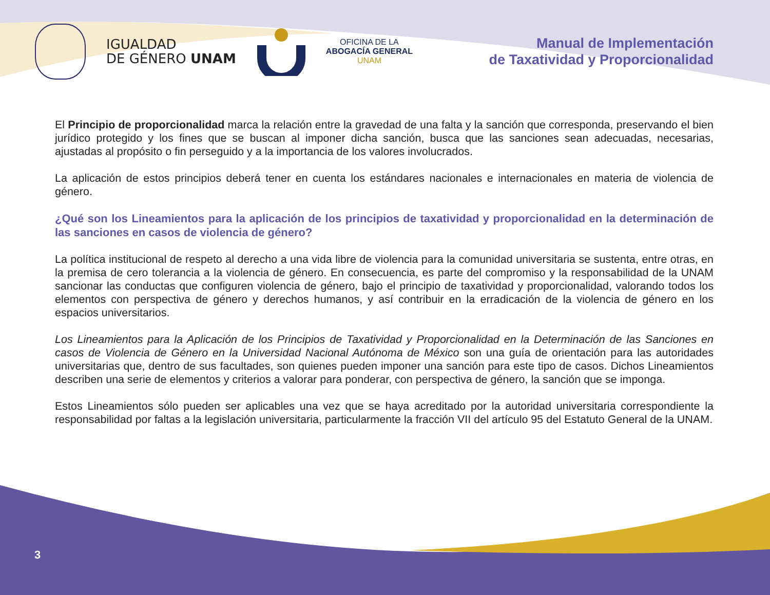IGUALDAD
DE GÉNERO UNAM
OFICINA DE LA
ABOGACÍA GENERAL
UNAM
Manual de Implementación
de Taxatividad y Proporcionalidad
El Principio de proporcionalidad marca la relación entre la gravedad de una falta y la sanción que corresponda, preservando el bien jurídico protegido y los fines que se buscan al imponer dicha sanción, busca que las sanciones sean adecuadas, necesarias, ajustadas al propósito o fin perseguido y a la importancia de los valores involucrados.
La aplicación de estos principios deberá tener en cuenta los estándares nacionales e internacionales en materia de violencia de género.
¿Qué son los Lineamientos para la aplicación de los principios de taxatividad y proporcionalidad en la determinación de las sanciones en casos de violencia de género?
La política institucional de respeto al derecho a una vida libre de violencia para la comunidad universitaria se sustenta, entre otras, en la premisa de cero tolerancia a la violencia de género. En consecuencia, es parte del compromiso y la responsabilidad de la UNAM sancionar las conductas que configuren violencia de género, bajo el principio de taxatividad y proporcionalidad, valorando todos los elementos con perspectiva de género y derechos humanos, y así contribuir en la erradicación de la violencia de género en los espacios universitarios.
Los Lineamientos para la Aplicación de los Principios de Taxatividad y Proporcionalidad en la Determinación de las Sanciones en casos de Violencia de Género en la Universidad Nacional Autónoma de México son una guía de orientación para las autoridades universitarias que, dentro de sus facultades, son quienes pueden imponer una sanción para este tipo de casos. Dichos Lineamientos describen una serie de elementos y criterios a valorar para ponderar, con perspectiva de género, la sanción que se imponga.
Estos Lineamientos sólo pueden ser aplicables una vez que se haya acreditado por la autoridad universitaria correspondiente la responsabilidad por faltas a la legislación universitaria, particularmente la fracción VII del artículo 95 del Estatuto General de la UNAM.
3